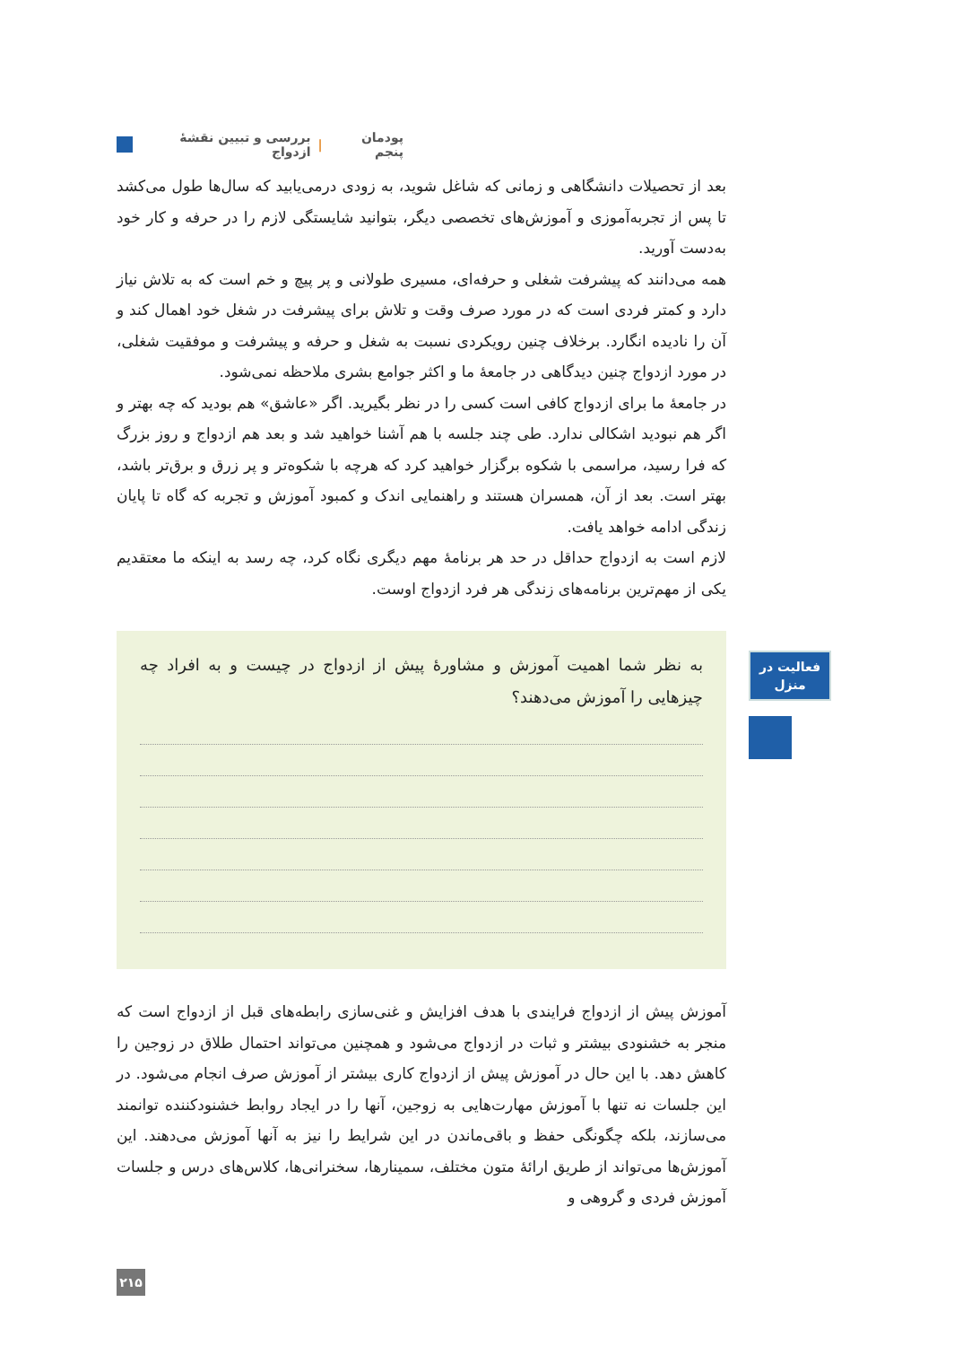پودمان پنجم | بررسی و تبیین نقشهٔ ازدواج
بعد از تحصیلات دانشگاهی و زمانی که شاغل شوید، به زودی درمی‌یابید که سال‌ها طول می‌کشد تا پس از تجربه‌آموزی و آموزش‌های تخصصی دیگر، بتوانید شایستگی لازم را در حرفه و کار خود به‌دست آورید.
همه می‌دانند که پیشرفت شغلی و حرفه‌ای، مسیری طولانی و پر پیچ و خم است که به تلاش نیاز دارد و کمتر فردی است که در مورد صرف وقت و تلاش برای پیشرفت در شغل خود اهمال کند و آن را نادیده انگارد. برخلاف چنین رویکردی نسبت به شغل و حرفه و پیشرفت و موفقیت شغلی، در مورد ازدواج چنین دیدگاهی در جامعهٔ ما و اکثر جوامع بشری ملاحظه نمی‌شود.
در جامعهٔ ما برای ازدواج کافی است کسی را در نظر بگیرید. اگر «عاشق» هم بودید که چه بهتر و اگر هم نبودید اشکالی ندارد. طی چند جلسه با هم آشنا خواهید شد و بعد هم ازدواج و روز بزرگ که فرا رسید، مراسمی با شکوه برگزار خواهید کرد که هرچه با شکوه‌تر و پر زرق و برق‌تر باشد، بهتر است. بعد از آن، همسران هستند و راهنمایی اندک و کمبود آموزش و تجربه که گاه تا پایان زندگی ادامه خواهد یافت.
لازم است به ازدواج حداقل در حد هر برنامهٔ مهم دیگری نگاه کرد، چه رسد به اینکه ما معتقدیم یکی از مهم‌ترین برنامه‌های زندگی هر فرد ازدواج اوست.
به نظر شما اهمیت آموزش و مشاورهٔ پیش از ازدواج در چیست و به افراد چه چیزهایی را آموزش می‌دهند؟
آموزش پیش از ازدواج فرایندی با هدف افزایش و غنی‌سازی رابطه‌های قبل از ازدواج است که منجر به خشنودی بیشتر و ثبات در ازدواج می‌شود و همچنین می‌تواند احتمال طلاق در زوجین را کاهش دهد. با این حال در آموزش پیش از ازدواج کاری بیشتر از آموزش صرف انجام می‌شود. در این جلسات نه تنها با آموزش مهارت‌هایی به زوجین، آنها را در ایجاد روابط خشنودکننده توانمند می‌سازند، بلکه چگونگی حفظ و باقی‌ماندن در این شرایط را نیز به آنها آموزش می‌دهند. این آموزش‌ها می‌تواند از طریق ارائهٔ متون مختلف، سمینارها، سخنرانی‌ها، کلاس‌های درس و جلسات آموزش فردی و گروهی و
فعالیت در
منزل
۲۱۵